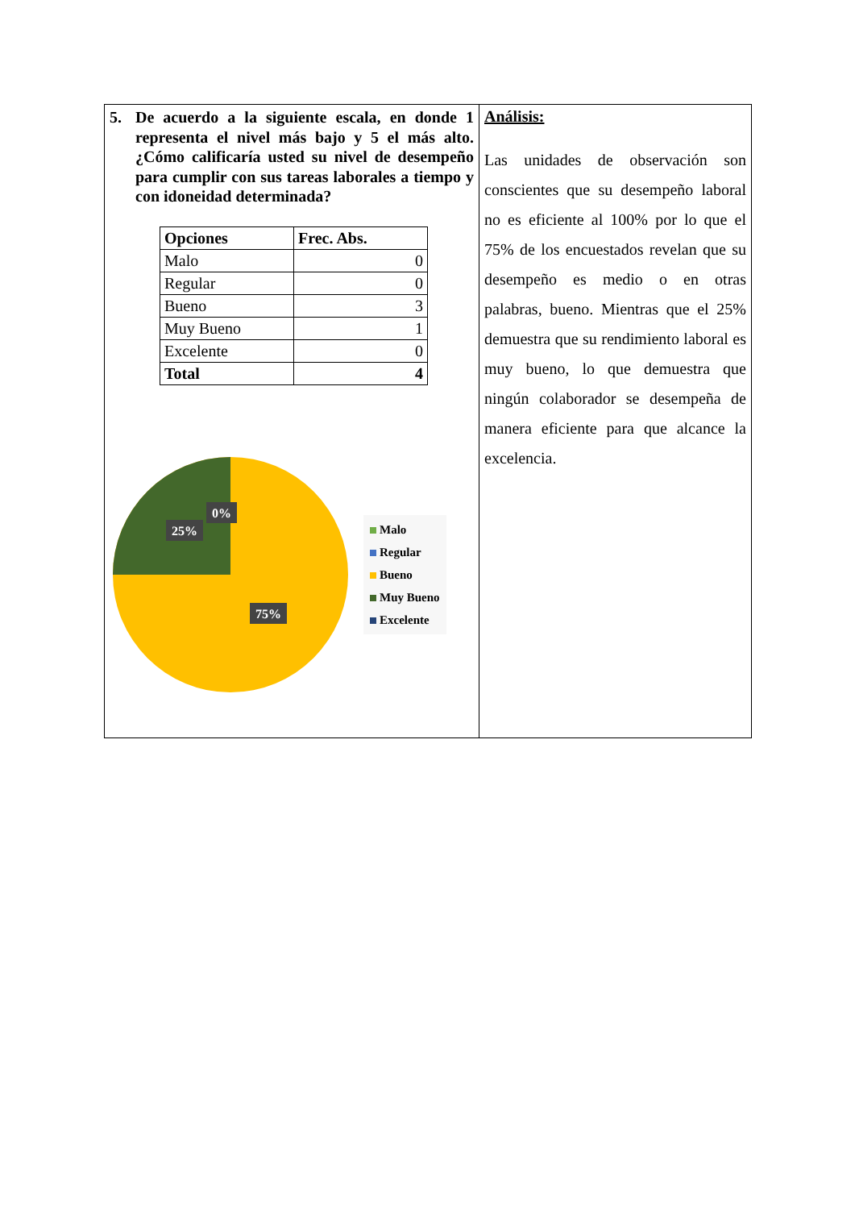5. De acuerdo a la siguiente escala, en donde 1 representa el nivel más bajo y 5 el más alto. ¿Cómo calificaría usted su nivel de desempeño para cumplir con sus tareas laborales a tiempo y con idoneidad determinada?
| Opciones | Frec. Abs. |
| --- | --- |
| Malo | 0 |
| Regular | 0 |
| Bueno | 3 |
| Muy Bueno | 1 |
| Excelente | 0 |
| Total | 4 |
0%
25%
75%
Malo
Regular
Bueno
Muy Bueno
Excelente
Análisis:
Las unidades de observación son conscientes que su desempeño laboral no es eficiente al 100% por lo que el 75% de los encuestados revelan que su desempeño es medio o en otras palabras, bueno. Mientras que el 25% demuestra que su rendimiento laboral es muy bueno, lo que demuestra que ningún colaborador se desempeña de manera eficiente para que alcance la excelencia.